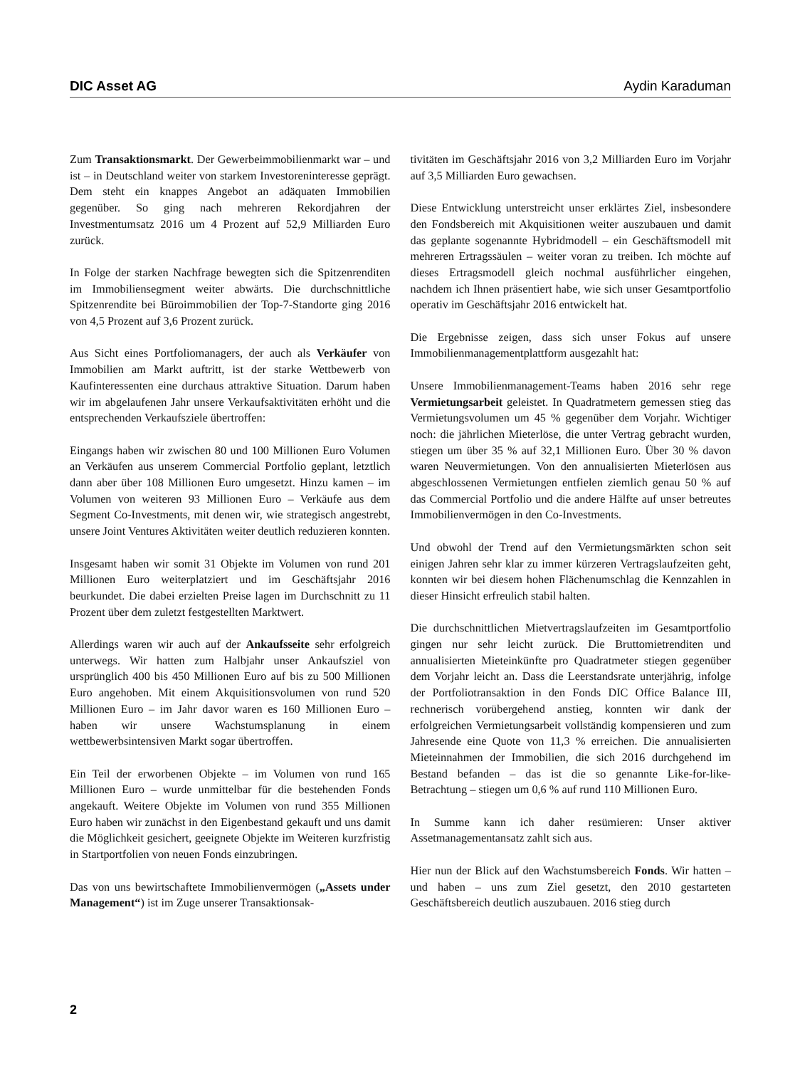DIC Asset AG Aydin Karaduman
Zum Transaktionsmarkt. Der Gewerbeimmobilienmarkt war – und ist – in Deutschland weiter von starkem Investoreninteresse geprägt. Dem steht ein knappes Angebot an adäquaten Immobilien gegenüber. So ging nach mehreren Rekordjahren der Investmentumsatz 2016 um 4 Prozent auf 52,9 Milliarden Euro zurück.
In Folge der starken Nachfrage bewegten sich die Spitzenrenditen im Immobiliensegment weiter abwärts. Die durchschnittliche Spitzenrendite bei Büroimmobilien der Top-7-Standorte ging 2016 von 4,5 Prozent auf 3,6 Prozent zurück.
Aus Sicht eines Portfoliomanagers, der auch als Verkäufer von Immobilien am Markt auftritt, ist der starke Wettbewerb von Kaufinteressenten eine durchaus attraktive Situation. Darum haben wir im abgelaufenen Jahr unsere Verkaufsaktivitäten erhöht und die entsprechenden Verkaufsziele übertroffen:
Eingangs haben wir zwischen 80 und 100 Millionen Euro Volumen an Verkäufen aus unserem Commercial Portfolio geplant, letztlich dann aber über 108 Millionen Euro umgesetzt. Hinzu kamen – im Volumen von weiteren 93 Millionen Euro – Verkäufe aus dem Segment Co-Investments, mit denen wir, wie strategisch angestrebt, unsere Joint Ventures Aktivitäten weiter deutlich reduzieren konnten.
Insgesamt haben wir somit 31 Objekte im Volumen von rund 201 Millionen Euro weiterplatziert und im Geschäftsjahr 2016 beurkundet. Die dabei erzielten Preise lagen im Durchschnitt zu 11 Prozent über dem zuletzt festgestellten Marktwert.
Allerdings waren wir auch auf der Ankaufsseite sehr erfolgreich unterwegs. Wir hatten zum Halbjahr unser Ankaufsziel von ursprünglich 400 bis 450 Millionen Euro auf bis zu 500 Millionen Euro angehoben. Mit einem Akquisitionsvolumen von rund 520 Millionen Euro – im Jahr davor waren es 160 Millionen Euro – haben wir unsere Wachstumsplanung in einem wettbewerbsintensiven Markt sogar übertroffen.
Ein Teil der erworbenen Objekte – im Volumen von rund 165 Millionen Euro – wurde unmittelbar für die bestehenden Fonds angekauft. Weitere Objekte im Volumen von rund 355 Millionen Euro haben wir zunächst in den Eigenbestand gekauft und uns damit die Möglichkeit gesichert, geeignete Objekte im Weiteren kurzfristig in Startportfolien von neuen Fonds einzubringen.
Das von uns bewirtschaftete Immobilienvermögen („Assets under Management“) ist im Zuge unserer Transaktionsak-
tivitäten im Geschäftsjahr 2016 von 3,2 Milliarden Euro im Vorjahr auf 3,5 Milliarden Euro gewachsen.
Diese Entwicklung unterstreicht unser erklärtes Ziel, insbesondere den Fondsbereich mit Akquisitionen weiter auszubauen und damit das geplante sogenannte Hybridmodell – ein Geschäftsmodell mit mehreren Ertragssäulen – weiter voran zu treiben. Ich möchte auf dieses Ertragsmodell gleich nochmal ausführlicher eingehen, nachdem ich Ihnen präsentiert habe, wie sich unser Gesamtportfolio operativ im Geschäftsjahr 2016 entwickelt hat.
Die Ergebnisse zeigen, dass sich unser Fokus auf unsere Immobilienmanagementplattform ausgezahlt hat:
Unsere Immobilienmanagement-Teams haben 2016 sehr rege Vermietungsarbeit geleistet. In Quadratmetern gemessen stieg das Vermietungsvolumen um 45 % gegenüber dem Vorjahr. Wichtiger noch: die jährlichen Mieterlöse, die unter Vertrag gebracht wurden, stiegen um über 35 % auf 32,1 Millionen Euro. Über 30 % davon waren Neuvermietungen. Von den annualisierten Mieterlösen aus abgeschlossenen Vermietungen entfielen ziemlich genau 50 % auf das Commercial Portfolio und die andere Hälfte auf unser betreutes Immobilienvermögen in den Co-Investments.
Und obwohl der Trend auf den Vermietungsmärkten schon seit einigen Jahren sehr klar zu immer kürzeren Vertragslaufzeiten geht, konnten wir bei diesem hohen Flächenumschlag die Kennzahlen in dieser Hinsicht erfreulich stabil halten.
Die durchschnittlichen Mietvertragslaufzeiten im Gesamtportfolio gingen nur sehr leicht zurück. Die Bruttomietrenditen und annualisierten Mieteinkünfte pro Quadratmeter stiegen gegenüber dem Vorjahr leicht an. Dass die Leerstandsrate unterjährig, infolge der Portfoliotransaktion in den Fonds DIC Office Balance III, rechnerisch vorübergehend anstieg, konnten wir dank der erfolgreichen Vermietungsarbeit vollständig kompensieren und zum Jahresende eine Quote von 11,3 % erreichen. Die annualisierten Mieteinnahmen der Immobilien, die sich 2016 durchgehend im Bestand befanden – das ist die so genannte Like-for-like-Betrachtung – stiegen um 0,6 % auf rund 110 Millionen Euro.
In Summe kann ich daher resümieren: Unser aktiver Assetmanagementansatz zahlt sich aus.
Hier nun der Blick auf den Wachstumsbereich Fonds. Wir hatten – und haben – uns zum Ziel gesetzt, den 2010 gestarteten Geschäftsbereich deutlich auszubauen. 2016 stieg durch
2